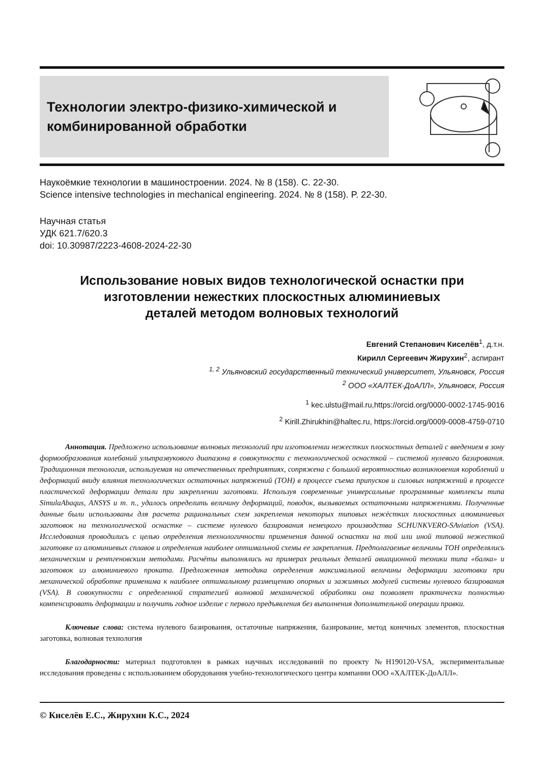Технологии электро-физико-химической и
комбинированной обработки
Наукоёмкие технологии в машиностроении. 2024. № 8 (158). С. 22-30.
Science intensive technologies in mechanical engineering. 2024. № 8 (158). P. 22-30.
Научная статья
УДК 621.7/620.3
doi: 10.30987/2223-4608-2024-22-30
Использование новых видов технологической оснастки при изготовлении нежестких плоскостных алюминиевых
деталей методом волновых технологий
Евгений Степанович Киселёв<sup>1</sup>, д.т.н.
Кирилл Сергеевич Жирухин<sup>2</sup>, аспирант
<sup>1, 2</sup> Ульяновский государственный технический университет, Ульяновск, Россия
<sup>2</sup> ООО «ХАЛТЕК-ДоАЛЛ», Ульяновск, Россия
<sup>1</sup> kec.ulstu@mail.ru,https://orcid.org/0000-0002-1745-9016
<sup>2</sup> Kirill.Zhirukhin@haltec.ru, https://orcid.org/0009-0008-4759-0710
Аннотация. Предложено использование волновых технологий при изготовлении нежестких плоскостных деталей с введением в зону формообразования колебаний ультразвукового диапазона в совокупности с технологической оснасткой – системой нулевого базирования. Традиционная технология, используемая на отечественных предприятиях, сопряжена с большой вероятностью возникновения короблений и деформаций ввиду влияния технологических остаточных напряжений (ТОН) в процессе съема припусков и силовых напряжений в процессе пластической деформации детали при закреплении заготовки. Используя современные универсальные программные комплексы типа SimulaAbaqus, ANSYS и т. п., удалось определить величину деформаций, поводок, вызываемых остаточными напряжениями. Полученные данные были использованы для расчета рациональных схем закрепления некоторых типовых нежёстких плоскостных алюминиевых заготовок на технологической оснастке – системе нулевого базирования немецкого производства SCHUNKVERO-SAviation (VSA). Исследования проводились с целью определения технологичности применения данной оснастки на той или иной типовой нежесткой заготовке из алюминиевых сплавов и определения наиболее оптимальной схемы ее закрепления. Предполагаемые величины ТОН определялись механическим и рентгеновским методами. Расчёты выполнялись на примерах реальных деталей авиационной техники типа «балка» и заготовок из алюминиевого проката. Предложенная методика определения максимальной величины деформации заготовки при механической обработке применима к наиболее оптимальному размещению опорных и зажимных модулей системы нулевого базирования (VSA). В совокупности с определенной стратегией волновой механической обработки она позволяет практически полностью компенсировать деформации и получить годное изделие с первого предъявления без выполнения дополнительной операции правки.
Ключевые слова: система нулевого базирования, остаточные напряжения, базирование, метод конечных элементов, плоскостная заготовка, волновая технология
Благодарности: материал подготовлен в рамках научных исследований по проекту №Н190120-VSA, экспериментальные исследования проведены с использованием оборудования учебно-технологического центра компании ООО «ХАЛТЕК-ДоАЛЛ».
© Киселёв Е.С., Жирухин К.С., 2024